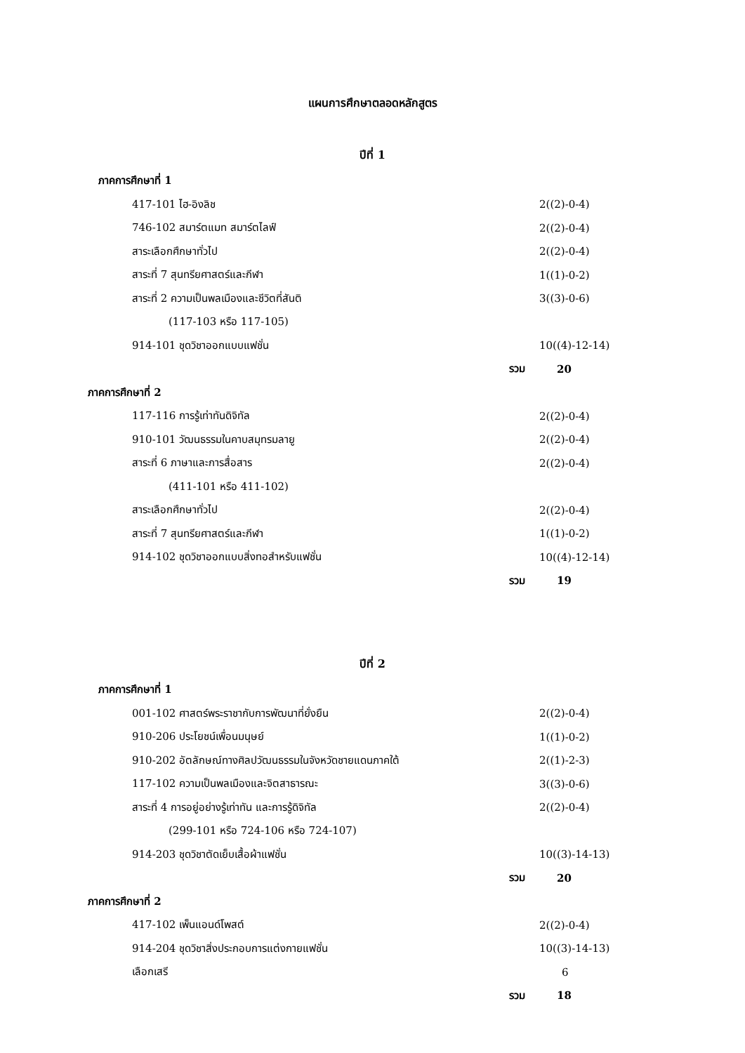แผนการศึกษาตลอดหลักสูตร
ปีที่ 1
| ภาคการศึกษาที่ 1 | |
| 417-101 ไฮ-อิงลิช | 2((2)-0-4) |
| 746-102 สมาร์ตแมท สมาร์ตไลฟ์ | 2((2)-0-4) |
| สาระเลือกศึกษาทั่วไป | 2((2)-0-4) |
| สาระที่ 7 สุนทรียศาสตร์และกีฬา | 1((1)-0-2) |
| สาระที่ 2 ความเป็นพลเมืองและชีวิตที่สันติ | 3((3)-0-6) |
| (117-103 หรือ 117-105) | |
| 914-101 ชุดวิชาออกแบบแฟชั่น | 10((4)-12-14) |
| รวม | 20 |
| ภาคการศึกษาที่ 2 | |
| 117-116 การรู้เท่าทันดิจิทัล | 2((2)-0-4) |
| 910-101 วัฒนธรรมในคาบสมุทรมลายู | 2((2)-0-4) |
| สาระที่ 6 ภาษาและการสื่อสาร | 2((2)-0-4) |
| (411-101 หรือ 411-102) | |
| สาระเลือกศึกษาทั่วไป | 2((2)-0-4) |
| สาระที่ 7 สุนทรียศาสตร์และกีฬา | 1((1)-0-2) |
| 914-102 ชุดวิชาออกแบบสิ่งทอสำหรับแฟชั่น | 10((4)-12-14) |
| รวม | 19 |
ปีที่ 2
| ภาคการศึกษาที่ 1 | |
| 001-102 ศาสตร์พระราชากับการพัฒนาที่ยั่งยืน | 2((2)-0-4) |
| 910-206 ประโยชน์เพื่อนมนุษย์ | 1((1)-0-2) |
| 910-202 อัตลักษณ์ทางศิลปวัฒนธรรมในจังหวัดชายแดนภาคใต้ | 2((1)-2-3) |
| 117-102 ความเป็นพลเมืองและจิตสาธารณะ | 3((3)-0-6) |
| สาระที่ 4 การอยู่อย่างรู้เท่าทัน และการรู้ดิจิทัล | 2((2)-0-4) |
| (299-101 หรือ 724-106 หรือ 724-107) | |
| 914-203 ชุดวิชาตัดเย็บเสื้อผ้าแฟชั่น | 10((3)-14-13) |
| รวม | 20 |
| ภาคการศึกษาที่ 2 | |
| 417-102 เพ็นแอนด์โพสต์ | 2((2)-0-4) |
| 914-204 ชุดวิชาสิ่งประกอบการแต่งกายแฟชั่น | 10((3)-14-13) |
| เลือกเสรี | 6 |
| รวม | 18 |